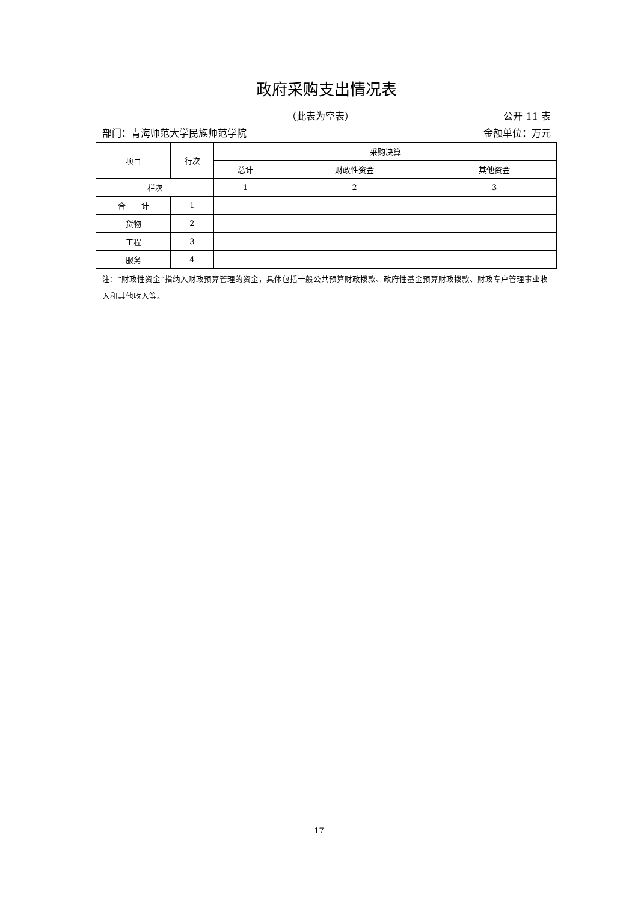政府采购支出情况表
（此表为空表） 公开 11 表
部门：青海师范大学民族师范学院 金额单位：万元
| 项目 | 行次 | 采购决算 | | |
| --- | --- | --- | --- | --- |
| | | 总计 | 财政性资金 | 其他资金 |
| 栏次 | | 1 | 2 | 3 |
| 合 计 | 1 | | | |
| 货物 | 2 | | | |
| 工程 | 3 | | | |
| 服务 | 4 | | | |
注：“财政性资金”指纳入财政预算管理的资金，具体包括一般公共预算财政拨款、政府性基金预算财政拨款、财政专户管理事业收入和其他收入等。
17